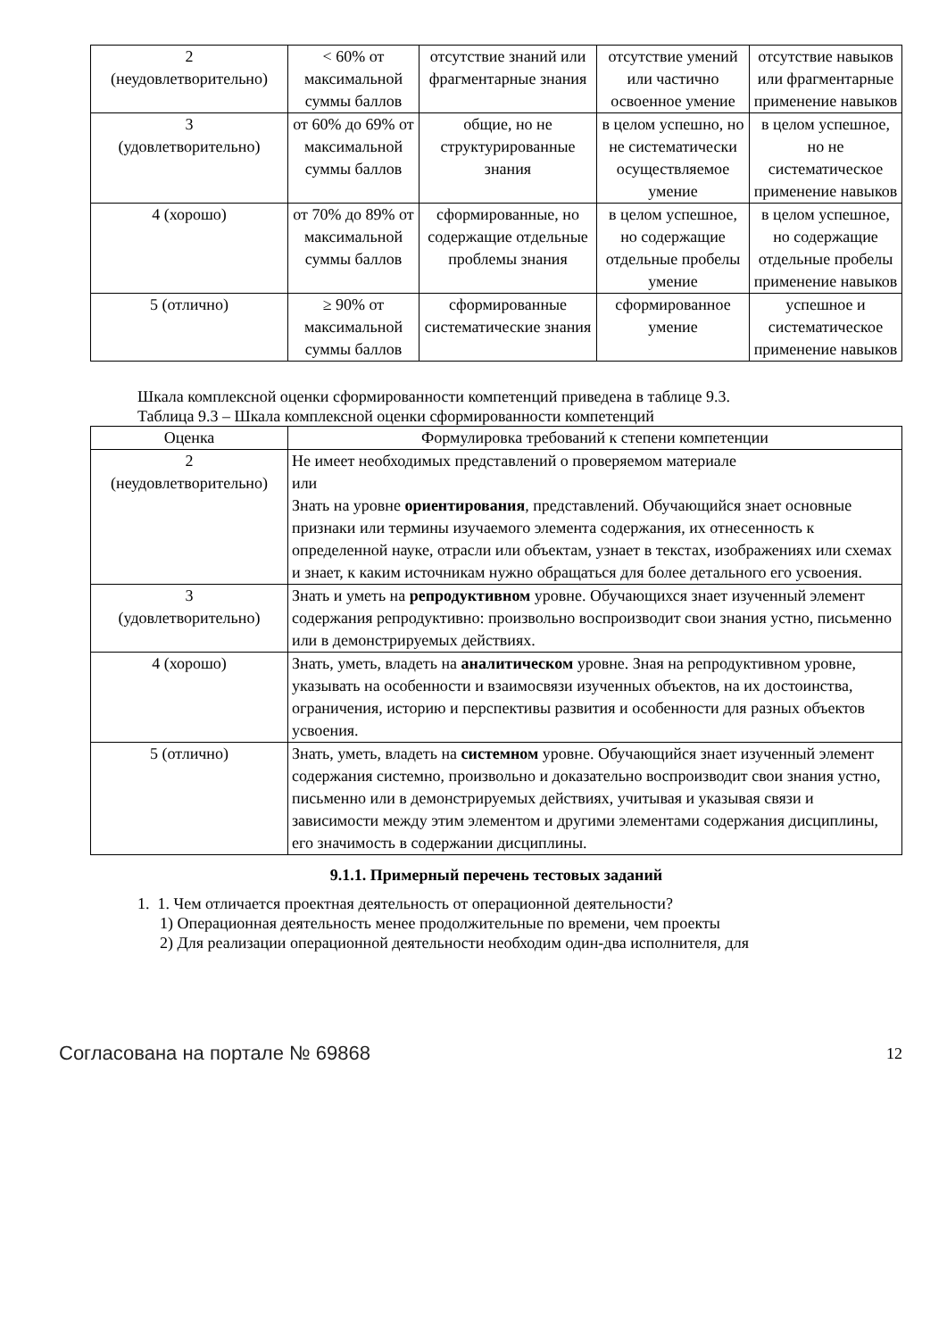| 2 (неудовлетворительно) | < 60% от максимальной суммы баллов | отсутствие знаний или фрагментарные знания | отсутствие умений или частично освоенное умение | отсутствие навыков или фрагментарные применение навыков |
| 3 (удовлетворительно) | от 60% до 69% от максимальной суммы баллов | общие, но не структурированные знания | в целом успешно, но не систематически осуществляемое умение | в целом успешное, но не систематическое применение навыков |
| 4 (хорошо) | от 70% до 89% от максимальной суммы баллов | сформированные, но содержащие отдельные проблемы знания | в целом успешное, но содержащие отдельные пробелы умение | в целом успешное, но содержащие отдельные пробелы применение навыков |
| 5 (отлично) | ≥ 90% от максимальной суммы баллов | сформированные систематические знания | сформированное умение | успешное и систематическое применение навыков |
Шкала комплексной оценки сформированности компетенций приведена в таблице 9.3.
Таблица 9.3 – Шкала комплексной оценки сформированности компетенций
| Оценка | Формулировка требований к степени компетенции |
| --- | --- |
| 2 (неудовлетворительно) | Не имеет необходимых представлений о проверяемом материале или Знать на уровне ориентирования , представлений. Обучающийся знает основные признаки или термины изучаемого элемента содержания, их отнесенность к определенной науке, отрасли или объектам, узнает в текстах, изображениях или схемах и знает, к каким источникам нужно обращаться для более детального его усвоения. |
| 3 (удовлетворительно) | Знать и уметь на репродуктивном уровне. Обучающихся знает изученный элемент содержания репродуктивно: произвольно воспроизводит свои знания устно, письменно или в демонстрируемых действиях. |
| 4 (хорошо) | Знать, уметь, владеть на аналитическом уровне. Зная на репродуктивном уровне, указывать на особенности и взаимосвязи изученных объектов, на их достоинства, ограничения, историю и перспективы развития и особенности для разных объектов усвоения. |
| 5 (отлично) | Знать, уметь, владеть на системном уровне. Обучающийся знает изученный элемент содержания системно, произвольно и доказательно воспроизводит свои знания устно, письменно или в демонстрируемых действиях, учитывая и указывая связи и зависимости между этим элементом и другими элементами содержания дисциплины, его значимость в содержании дисциплины. |
9.1.1. Примерный перечень тестовых заданий
1. 1. Чем отличается проектная деятельность от операционной деятельности?
1) Операционная деятельность менее продолжительные по времени, чем проекты
2) Для реализации операционной деятельности необходим один-два исполнителя, для
Согласована на портале № 69868 12